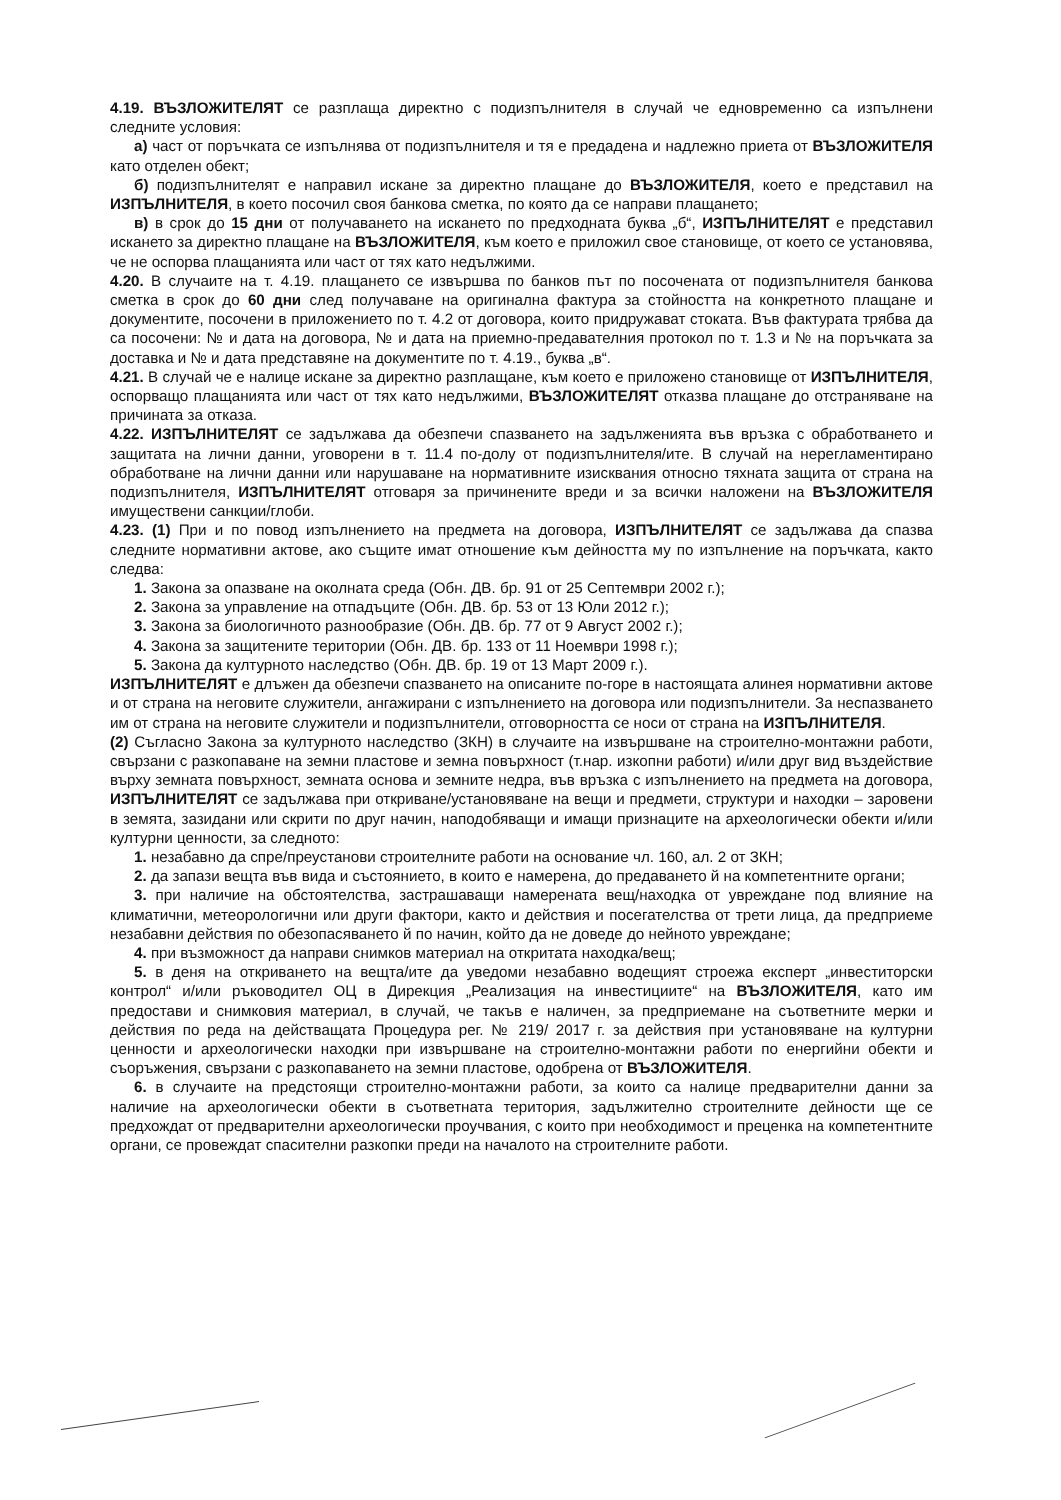4.19. ВЪЗЛОЖИТЕЛЯТ се разплаща директно с подизпълнителя в случай че едновременно са изпълнени следните условия:
а) част от поръчката се изпълнява от подизпълнителя и тя е предадена и надлежно приета от ВЪЗЛОЖИТЕЛЯ като отделен обект;
б) подизпълнителят е направил искане за директно плащане до ВЪЗЛОЖИТЕЛЯ, което е представил на ИЗПЪЛНИТЕЛЯ, в което посочил своя банкова сметка, по която да се направи плащането;
в) в срок до 15 дни от получаването на искането по предходната буква „б“, ИЗПЪЛНИТЕЛЯТ е представил искането за директно плащане на ВЪЗЛОЖИТЕЛЯ, към което е приложил свое становище, от което се установява, че не оспорва плащанията или част от тях като недължими.
4.20. В случаите на т. 4.19. плащането се извършва по банков път по посочената от подизпълнителя банкова сметка в срок до 60 дни след получаване на оригинална фактура за стойността на конкретното плащане и документите, посочени в приложението по т. 4.2 от договора, които придружават стоката. Във фактурата трябва да са посочени: № и дата на договора, № и дата на приемно-предавателния протокол по т. 1.3 и № на поръчката за доставка и № и дата представяне на документите по т. 4.19., буква „в“.
4.21. В случай че е налице искане за директно разплащане, към което е приложено становище от ИЗПЪЛНИТЕЛЯ, оспорващо плащанията или част от тях като недължими, ВЪЗЛОЖИТЕЛЯТ отказва плащане до отстраняване на причината за отказа.
4.22. ИЗПЪЛНИТЕЛЯТ се задължава да обезпечи спазването на задълженията във връзка с обработването и защитата на лични данни, уговорени в т. 11.4 по-долу от подизпълнителя/ите. В случай на нерегламентирано обработване на лични данни или нарушаване на нормативните изисквания относно тяхната защита от страна на подизпълнителя, ИЗПЪЛНИТЕЛЯТ отговаря за причинените вреди и за всички наложени на ВЪЗЛОЖИТЕЛЯ имуществени санкции/глоби.
4.23. (1) При и по повод изпълнението на предмета на договора, ИЗПЪЛНИТЕЛЯТ се задължава да спазва следните нормативни актове, ако същите имат отношение към дейността му по изпълнение на поръчката, както следва:
1. Закона за опазване на околната среда (Обн. ДВ. бр. 91 от 25 Септември 2002 г.);
2. Закона за управление на отпадъците (Обн. ДВ. бр. 53 от 13 Юли 2012 г.);
3. Закона за биологичното разнообразие (Обн. ДВ. бр. 77 от 9 Август 2002 г.);
4. Закона за защитените територии (Обн. ДВ. бр. 133 от 11 Ноември 1998 г.);
5. Закона да културното наследство (Обн. ДВ. бр. 19 от 13 Март 2009 г.).
ИЗПЪЛНИТЕЛЯТ е длъжен да обезпечи спазването на описаните по-горе в настоящата алинея нормативни актове и от страна на неговите служители, ангажирани с изпълнението на договора или подизпълнители. За неспазването им от страна на неговите служители и подизпълнители, отговорността се носи от страна на ИЗПЪЛНИТЕЛЯ.
(2) Съгласно Закона за културното наследство (ЗКН) в случаите на извършване на строително-монтажни работи, свързани с разкопаване на земни пластове и земна повърхност (т.нар. изкопни работи) и/или друг вид въздействие върху земната повърхност, земната основа и земните недра, във връзка с изпълнението на предмета на договора, ИЗПЪЛНИТЕЛЯТ се задължава при откриване/установяване на вещи и предмети, структури и находки – заровени в земята, зазидани или скрити по друг начин, наподобяващи и имащи признаците на археологически обекти и/или културни ценности, за следното:
1. незабавно да спре/преустанови строителните работи на основание чл. 160, ал. 2 от ЗКН;
2. да запази вещта във вида и състоянието, в които е намерена, до предаването й на компетентните органи;
3. при наличие на обстоятелства, застрашаващи намерената вещ/находка от увреждане под влияние на климатични, метеорологични или други фактори, както и действия и посегателства от трети лица, да предприеме незабавни действия по обезопасяването й по начин, който да не доведе до нейното увреждане;
4. при възможност да направи снимков материал на откритата находка/вещ;
5. в деня на откриването на вещта/ите да уведоми незабавно водещият строежа експерт „инвеститорски контрол“ и/или ръководител ОЦ в Дирекция „Реализация на инвестициите“ на ВЪЗЛОЖИТЕЛЯ, като им предостави и снимковия материал, в случай, че такъв е наличен, за предприемане на съответните мерки и действия по реда на действащата Процедура рег. № 219/ 2017 г. за действия при установяване на културни ценности и археологически находки при извършване на строително-монтажни работи по енергийни обекти и съоръжения, свързани с разкопаването на земни пластове, одобрена от ВЪЗЛОЖИТЕЛЯ.
6. в случаите на предстоящи строително-монтажни работи, за които са налице предварителни данни за наличие на археологически обекти в съответната територия, задължително строителните дейности ще се предхождат от предварителни археологически проучвания, с които при необходимост и преценка на компетентните органи, се провеждат спасителни разкопки преди на началото на строителните работи.